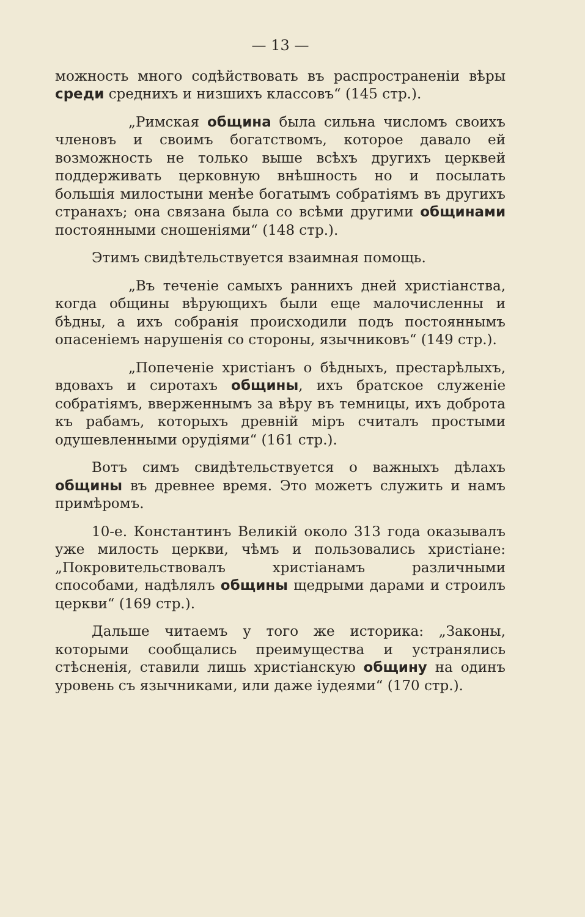— 13 —
можность много содѣйствовать въ распространеніи вѣры среди среднихъ и низшихъ классовъ“ (145 стр.).
„Римская община была сильна числомъ своихъ членовъ и своимъ богатствомъ, которое давало ей возможность не только выше всѣхъ другихъ церквей поддерживать церковную внѣшность но и посылать большія милостыни менѣе богатымъ собратіямъ въ другихъ странахъ; она связана была со всѣми другими общинами постоянными сношеніями“ (148 стр.).
Этимъ свидѣтельствуется взаимная помощь.
„Въ теченіе самыхъ раннихъ дней христіанства, когда общины вѣрующихъ были еще малочисленны и бѣдны, а ихъ собранія происходили подъ постояннымъ опасеніемъ нарушенія со стороны, язычниковъ“ (149 стр.).
„Попеченіе христіанъ о бѣдныхъ, престарѣлыхъ, вдовахъ и сиротахъ общины, ихъ братское служеніе собратіямъ, вверженнымъ за вѣру въ темницы, ихъ доброта къ рабамъ, которыхъ древній міръ считалъ простыми одушевленными орудіями“ (161 стр.).
Вотъ симъ свидѣтельствуется о важныхъ дѣлахъ общины въ древнее время. Это можетъ служить и намъ примѣромъ.
10-е. Константинъ Великій около 313 года оказывалъ уже милость церкви, чѣмъ и пользовались христіане: „Покровительствовалъ христіанамъ различными способами, надѣлялъ общины щедрыми дарами и строилъ церкви“ (169 стр.).
Дальше читаемъ у того же историка: „Законы, которыми сообщались преимущества и устранялись стѣсненія, ставили лишь христіанскую общину на одинъ уровень съ язычниками, или даже іудеями“ (170 стр.).